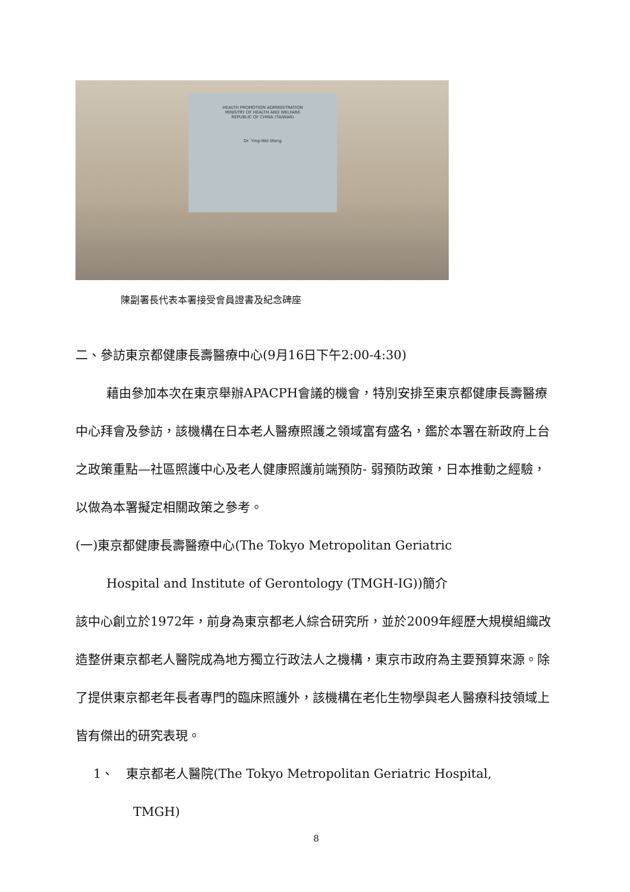HEALTH PROMOTION ADMINISTRATION
MINISTRY OF HEALTH AND WELFARE
REPUBLIC OF CHINA (TAIWAN)
Dr. Ying-Wei Wang
陳副署長代表本署接受會員證書及紀念碑座
二、參訪東京都健康長壽醫療中心(9月16日下午2:00-4:30)
藉由參加本次在東京舉辦APACPH會議的機會，特別安排至東京都健康長壽醫療中心拜會及參訪，該機構在日本老人醫療照護之領域富有盛名，鑑於本署在新政府上台之政策重點—社區照護中心及老人健康照護前端預防- 弱預防政策，日本推動之經驗，以做為本署擬定相關政策之參考。
(一)東京都健康長壽醫療中心(The Tokyo Metropolitan Geriatric
Hospital and Institute of Gerontology (TMGH-IG))簡介
該中心創立於1972年，前身為東京都老人綜合研究所，並於2009年經歷大規模組織改造整併東京都老人醫院成為地方獨立行政法人之機構，東京市政府為主要預算來源。除了提供東京都老年長者專門的臨床照護外，該機構在老化生物學與老人醫療科技領域上皆有傑出的研究表現。
1、　東京都老人醫院(The Tokyo Metropolitan Geriatric Hospital,
TMGH)
8